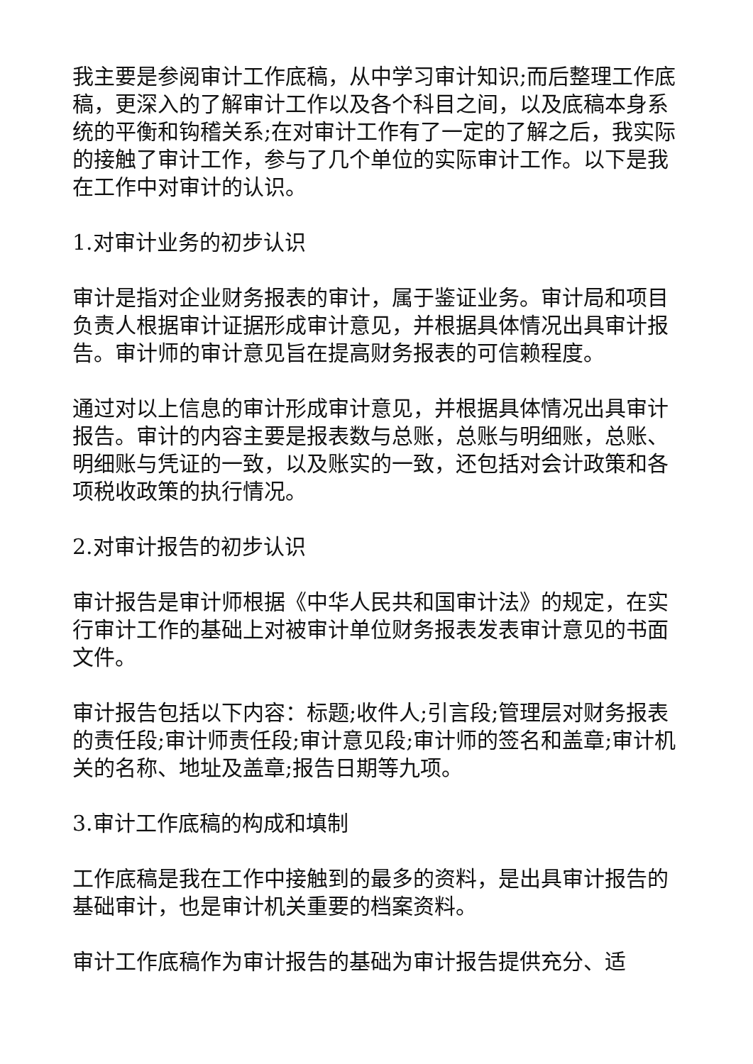我主要是参阅审计工作底稿，从中学习审计知识;而后整理工作底稿，更深入的了解审计工作以及各个科目之间，以及底稿本身系统的平衡和钩稽关系;在对审计工作有了一定的了解之后，我实际的接触了审计工作，参与了几个单位的实际审计工作。以下是我在工作中对审计的认识。
1.对审计业务的初步认识
审计是指对企业财务报表的审计，属于鉴证业务。审计局和项目负责人根据审计证据形成审计意见，并根据具体情况出具审计报告。审计师的审计意见旨在提高财务报表的可信赖程度。
通过对以上信息的审计形成审计意见，并根据具体情况出具审计报告。审计的内容主要是报表数与总账，总账与明细账，总账、明细账与凭证的一致，以及账实的一致，还包括对会计政策和各项税收政策的执行情况。
2.对审计报告的初步认识
审计报告是审计师根据《中华人民共和国审计法》的规定，在实行审计工作的基础上对被审计单位财务报表发表审计意见的书面文件。
审计报告包括以下内容：标题;收件人;引言段;管理层对财务报表的责任段;审计师责任段;审计意见段;审计师的签名和盖章;审计机关的名称、地址及盖章;报告日期等九项。
3.审计工作底稿的构成和填制
工作底稿是我在工作中接触到的最多的资料，是出具审计报告的基础审计，也是审计机关重要的档案资料。
审计工作底稿作为审计报告的基础为审计报告提供充分、适